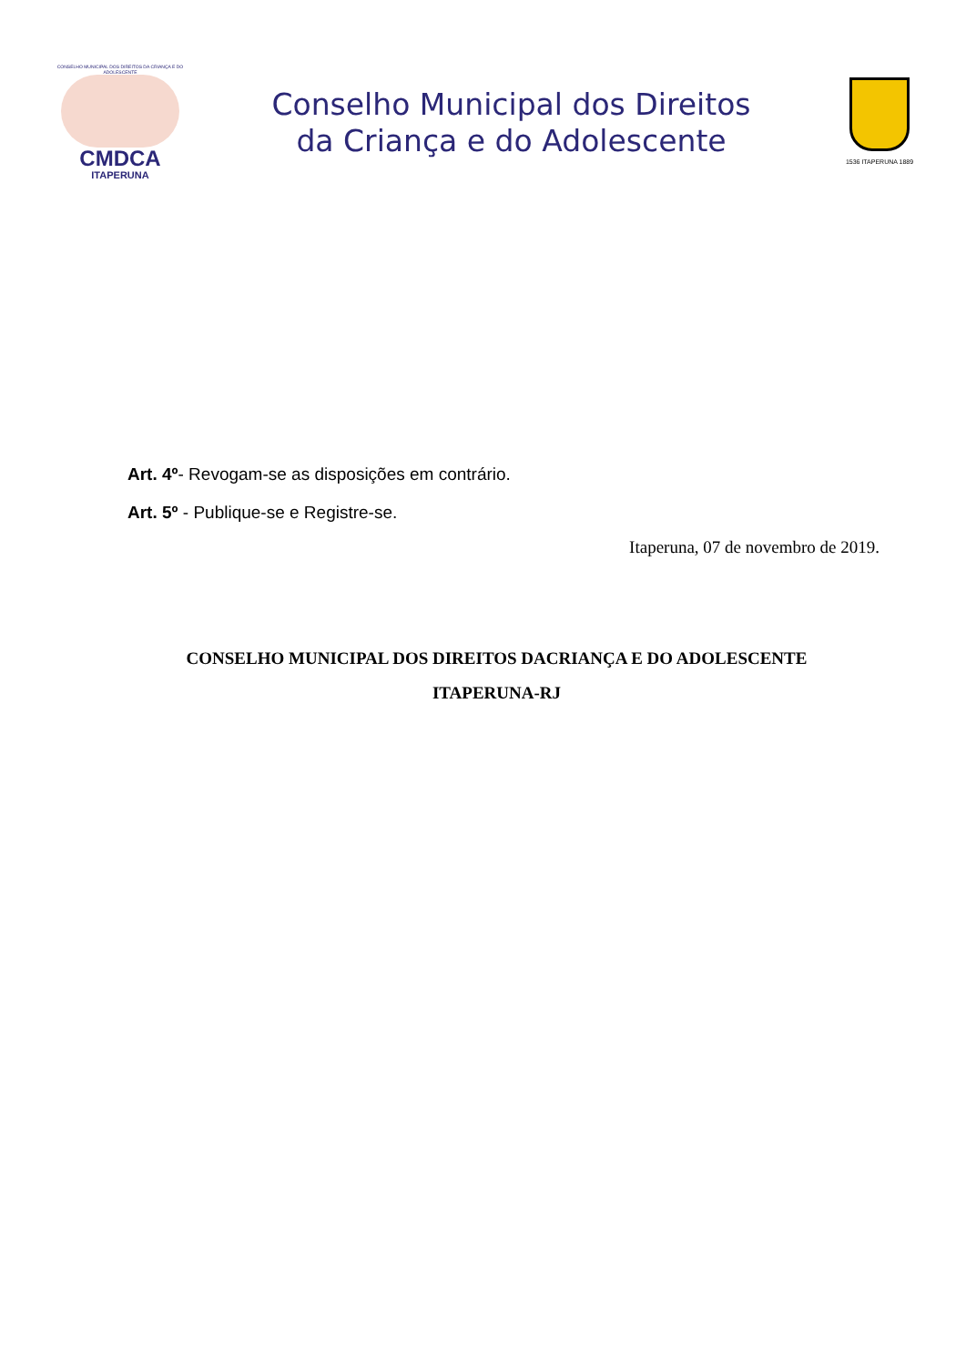CONSELHO MUNICIPAL DOS DIREITOS DA CRIANÇA E DO ADOLESCENTE
CMDCA
ITAPERUNA
Conselho Municipal dos Direitos
da Criança e do Adolescente
1536 ITAPERUNA 1889
Art. 4º- Revogam-se as disposições em contrário.
Art. 5º - Publique-se e Registre-se.
Itaperuna, 07 de novembro de 2019.
CONSELHO MUNICIPAL DOS DIREITOS DACRIANÇA E DO ADOLESCENTE
ITAPERUNA-RJ